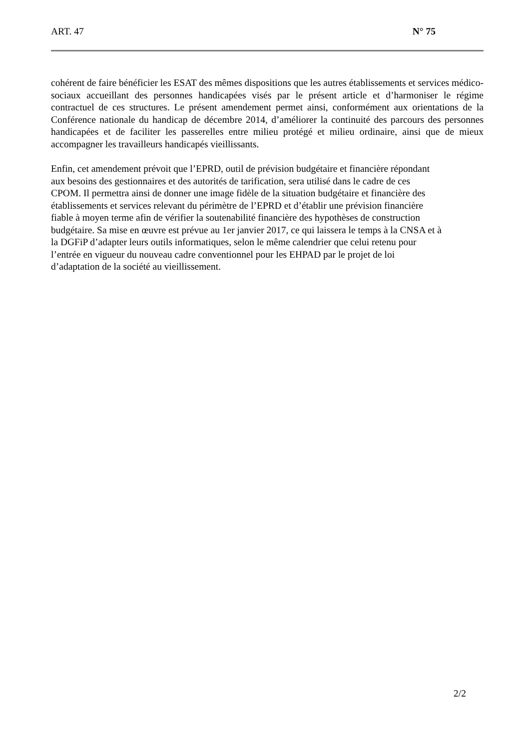ART. 47 N° 75
cohérent de faire bénéficier les ESAT des mêmes dispositions que les autres établissements et services médico-sociaux accueillant des personnes handicapées visés par le présent article et d’harmoniser le régime contractuel de ces structures. Le présent amendement permet ainsi, conformément aux orientations de la Conférence nationale du handicap de décembre 2014, d’améliorer la continuité des parcours des personnes handicapées et de faciliter les passerelles entre milieu protégé et milieu ordinaire, ainsi que de mieux accompagner les travailleurs handicapés vieillissants.
Enfin, cet amendement prévoit que l’EPRD, outil de prévision budgétaire et financière répondant
aux besoins des gestionnaires et des autorités de tarification, sera utilisé dans le cadre de ces
CPOM. Il permettra ainsi de donner une image fidèle de la situation budgétaire et financière des
établissements et services relevant du périmètre de l’EPRD et d’établir une prévision financière
fiable à moyen terme afin de vérifier la soutenabilité financière des hypothèses de construction
budgétaire. Sa mise en œuvre est prévue au 1er janvier 2017, ce qui laissera le temps à la CNSA et à
la DGFiP d’adapter leurs outils informatiques, selon le même calendrier que celui retenu pour
l’entrée en vigueur du nouveau cadre conventionnel pour les EHPAD par le projet de loi
d’adaptation de la société au vieillissement.
2/2